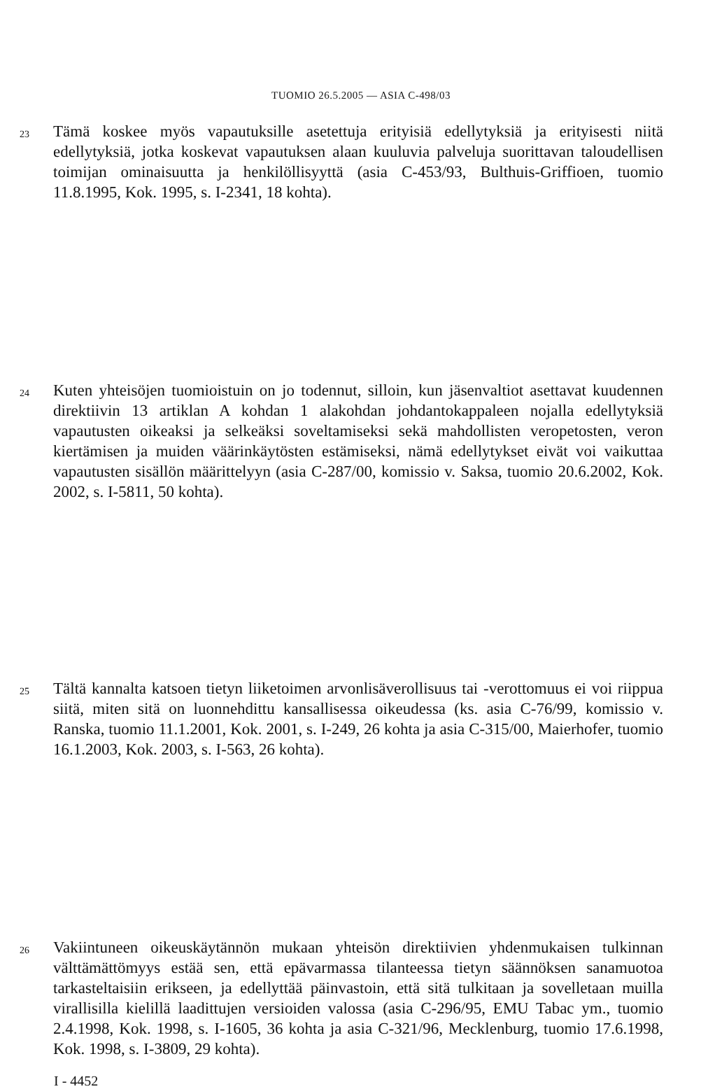TUOMIO 26.5.2005 — ASIA C-498/03
23
Tämä koskee myös vapautuksille asetettuja erityisiä edellytyksiä ja erityisesti niitä edellytyksiä, jotka koskevat vapautuksen alaan kuuluvia palveluja suorittavan taloudellisen toimijan ominaisuutta ja henkilöllisyyttä (asia C-453/93, Bulthuis-Griffioen, tuomio 11.8.1995, Kok. 1995, s. I-2341, 18 kohta).
24
Kuten yhteisöjen tuomioistuin on jo todennut, silloin, kun jäsenvaltiot asettavat kuudennen direktiivin 13 artiklan A kohdan 1 alakohdan johdantokappaleen nojalla edellytyksiä vapautusten oikeaksi ja selkeäksi soveltamiseksi sekä mahdollisten veropetosten, veron kiertämisen ja muiden väärinkäytösten estämiseksi, nämä edellytykset eivät voi vaikuttaa vapautusten sisällön määrittelyyn (asia C-287/00, komissio v. Saksa, tuomio 20.6.2002, Kok. 2002, s. I-5811, 50 kohta).
25
Tältä kannalta katsoen tietyn liiketoimen arvonlisäverollisuus tai -verottomuus ei voi riippua siitä, miten sitä on luonnehdittu kansallisessa oikeudessa (ks. asia C-76/99, komissio v. Ranska, tuomio 11.1.2001, Kok. 2001, s. I-249, 26 kohta ja asia C-315/00, Maierhofer, tuomio 16.1.2003, Kok. 2003, s. I-563, 26 kohta).
26
Vakiintuneen oikeuskäytännön mukaan yhteisön direktiivien yhdenmukaisen tulkinnan välttämättömyys estää sen, että epävarmassa tilanteessa tietyn säännöksen sanamuotoa tarkasteltaisiin erikseen, ja edellyttää päinvastoin, että sitä tulkitaan ja sovelletaan muilla virallisilla kielillä laadittujen versioiden valossa (asia C-296/95, EMU Tabac ym., tuomio 2.4.1998, Kok. 1998, s. I-1605, 36 kohta ja asia C-321/96, Mecklenburg, tuomio 17.6.1998, Kok. 1998, s. I-3809, 29 kohta).
I - 4452